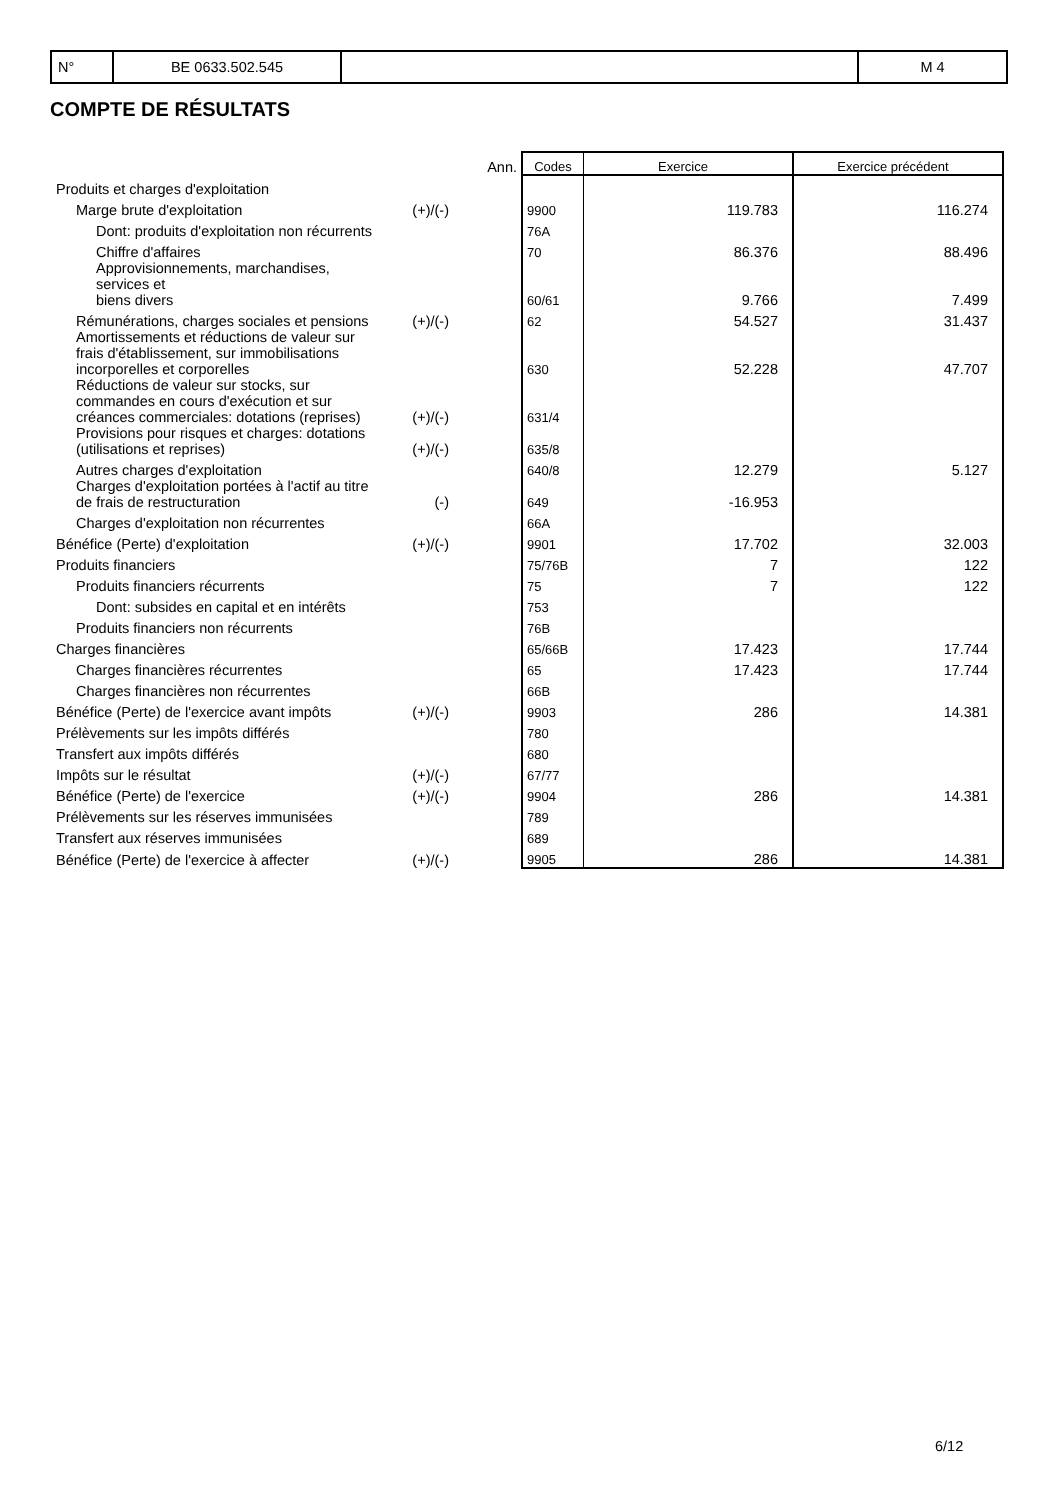| N° | BE 0633.502.545 | | M 4 |
COMPTE DE RÉSULTATS
| | | Ann. | Codes | Exercice | Exercice précédent |
| --- | --- | --- | --- | --- | --- |
| Produits et charges d'exploitation | | | | | |
| Marge brute d'exploitation | (+)/(-) | | 9900 | 119.783 | 116.274 |
| Dont: produits d'exploitation non récurrents | | | 76A | | |
| Chiffre d'affaires | | | 70 | 86.376 | 88.496 |
| Approvisionnements, marchandises, services et biens divers | | | 60/61 | 9.766 | 7.499 |
| Rémunérations, charges sociales et pensions | (+)/(-) | | 62 | 54.527 | 31.437 |
| Amortissements et réductions de valeur sur frais d'établissement, sur immobilisations incorporelles et corporelles | | | 630 | 52.228 | 47.707 |
| Réductions de valeur sur stocks, sur commandes en cours d'exécution et sur créances commerciales: dotations (reprises) | (+)/(-) | | 631/4 | | |
| Provisions pour risques et charges: dotations (utilisations et reprises) | (+)/(-) | | 635/8 | | |
| Autres charges d'exploitation | | | 640/8 | 12.279 | 5.127 |
| Charges d'exploitation portées à l'actif au titre de frais de restructuration | (-) | | 649 | -16.953 | |
| Charges d'exploitation non récurrentes | | | 66A | | |
| Bénéfice (Perte) d'exploitation | (+)/(-) | | 9901 | 17.702 | 32.003 |
| Produits financiers | | | 75/76B | 7 | 122 |
| Produits financiers récurrents | | | 75 | 7 | 122 |
| Dont: subsides en capital et en intérêts | | | 753 | | |
| Produits financiers non récurrents | | | 76B | | |
| Charges financières | | | 65/66B | 17.423 | 17.744 |
| Charges financières récurrentes | | | 65 | 17.423 | 17.744 |
| Charges financières non récurrentes | | | 66B | | |
| Bénéfice (Perte) de l'exercice avant impôts | (+)/(-) | | 9903 | 286 | 14.381 |
| Prélèvements sur les impôts différés | | | 780 | | |
| Transfert aux impôts différés | | | 680 | | |
| Impôts sur le résultat | (+)/(-) | | 67/77 | | |
| Bénéfice (Perte) de l'exercice | (+)/(-) | | 9904 | 286 | 14.381 |
| Prélèvements sur les réserves immunisées | | | 789 | | |
| Transfert aux réserves immunisées | | | 689 | | |
| Bénéfice (Perte) de l'exercice à affecter | (+)/(-) | | 9905 | 286 | 14.381 |
6/12